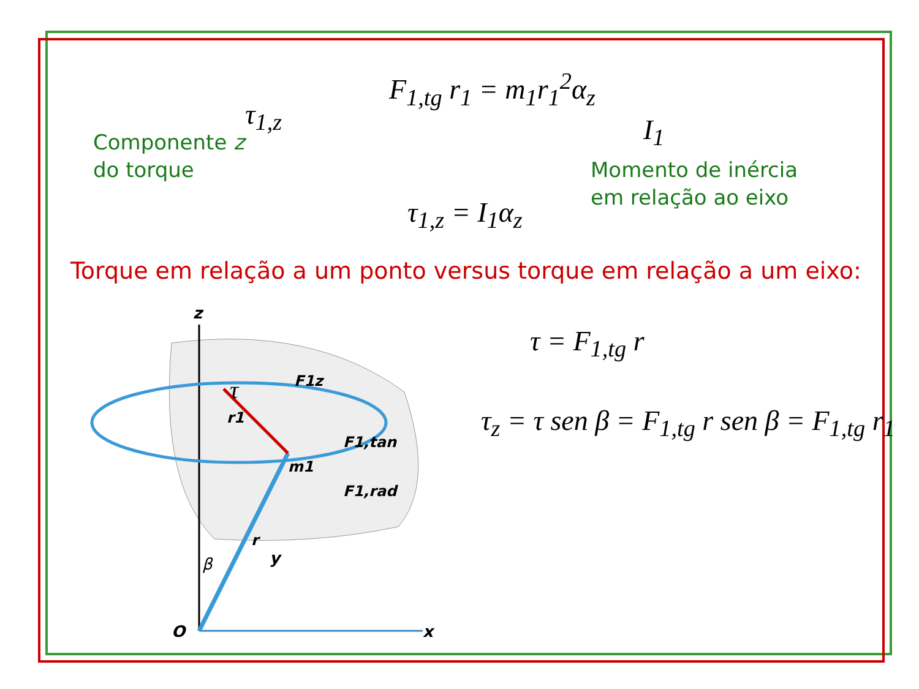F<sub>1,tg</sub> r<sub>1</sub> = m<sub>1</sub>r<sub>1</sub><sup>2</sup>α<sub>z</sub>
τ<sub>1,z</sub> I<sub>1</sub>
Componente z
do torque
Momento de inércia
em relação ao eixo
τ<sub>1,z</sub> = I<sub>1</sub>α<sub>z</sub>
Torque em relação a um ponto versus torque em relação a um eixo:
τ = F<sub>1,tg</sub> r
τ<sub>z</sub> = τ sen β = F<sub>1,tg</sub> r sen β = F<sub>1,tg</sub> r<sub>1</sub>
z
O
x
y
β
τ
r1
F1z
F1,tan
m1
F1,rad
r